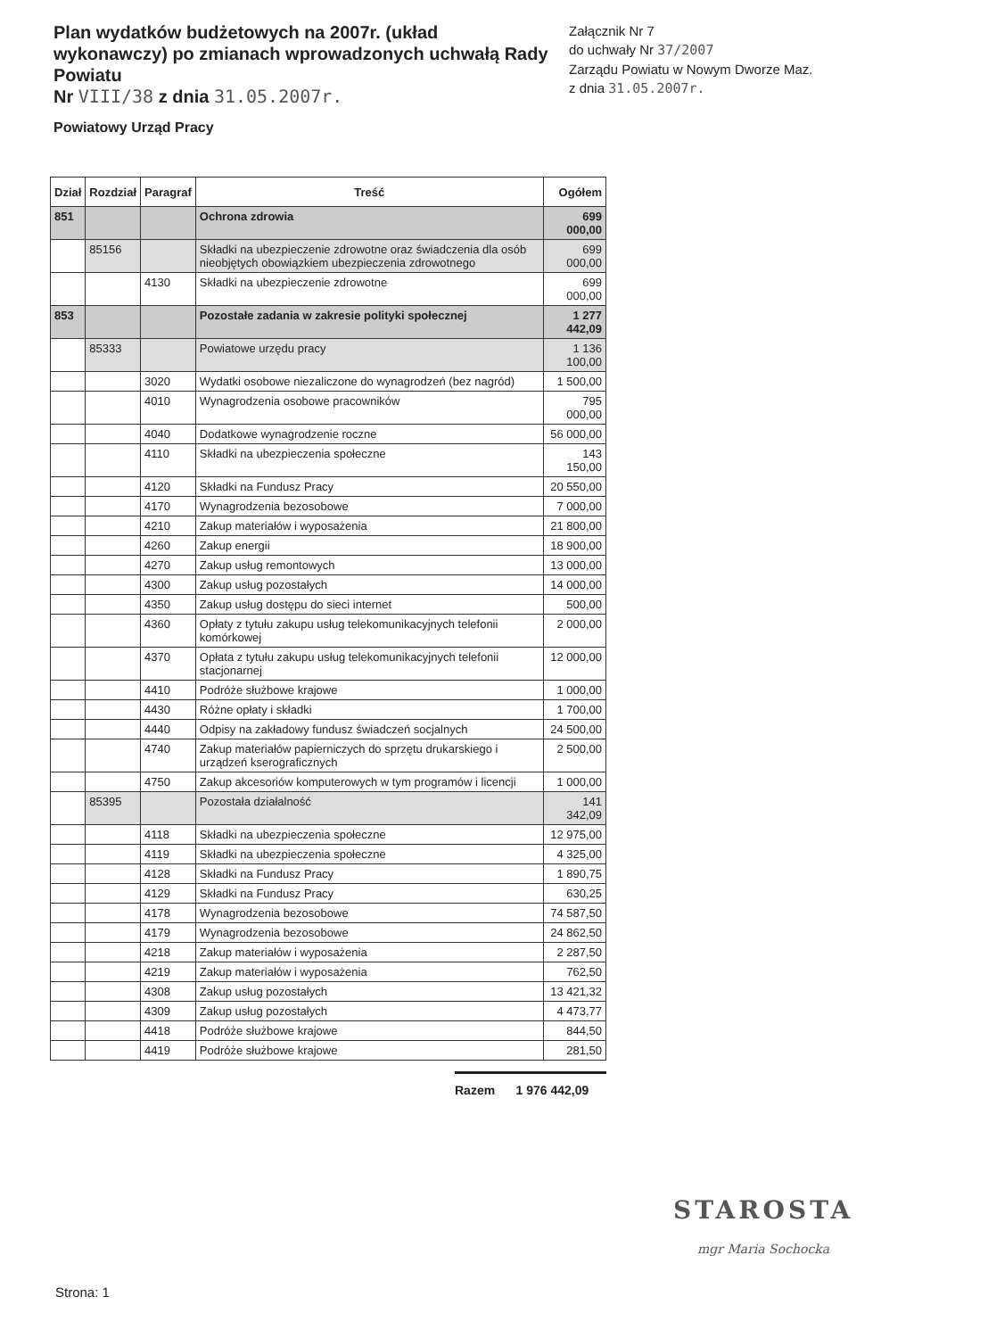Plan wydatków budżetowych na 2007r. (układ wykonawczy) po zmianach wprowadzonych uchwałą Rady Powiatu
Nr VIII/38 z dnia 31.05.2007r.
Załącznik Nr 7
do uchwały Nr 37/2007
Zarządu Powiatu w Nowym Dworze Maz.
z dnia 31.05.2007r.
Powiatowy Urząd Pracy
| Dział | Rozdział | Paragraf | Treść | Ogółem |
| --- | --- | --- | --- | --- |
| 851 | | | Ochrona zdrowia | 699 000,00 |
| | 85156 | | Składki na ubezpieczenie zdrowotne oraz świadczenia dla osób nieobjętych obowiązkiem ubezpieczenia zdrowotnego | 699 000,00 |
| | | 4130 | Składki na ubezpieczenie zdrowotne | 699 000,00 |
| 853 | | | Pozostałe zadania w zakresie polityki społecznej | 1 277 442,09 |
| | 85333 | | Powiatowe urzędu pracy | 1 136 100,00 |
| | | 3020 | Wydatki osobowe niezaliczone do wynagrodzeń (bez nagród) | 1 500,00 |
| | | 4010 | Wynagrodzenia osobowe pracowników | 795 000,00 |
| | | 4040 | Dodatkowe wynagrodzenie roczne | 56 000,00 |
| | | 4110 | Składki na ubezpieczenia społeczne | 143 150,00 |
| | | 4120 | Składki na Fundusz Pracy | 20 550,00 |
| | | 4170 | Wynagrodzenia bezosobowe | 7 000,00 |
| | | 4210 | Zakup materiałów i wyposażenia | 21 800,00 |
| | | 4260 | Zakup energii | 18 900,00 |
| | | 4270 | Zakup usług remontowych | 13 000,00 |
| | | 4300 | Zakup usług pozostałych | 14 000,00 |
| | | 4350 | Zakup usług dostępu do sieci internet | 500,00 |
| | | 4360 | Opłaty z tytułu zakupu usług telekomunikacyjnych telefonii komórkowej | 2 000,00 |
| | | 4370 | Opłata z tytułu zakupu usług telekomunikacyjnych telefonii stacjonarnej | 12 000,00 |
| | | 4410 | Podróże służbowe krajowe | 1 000,00 |
| | | 4430 | Różne opłaty i składki | 1 700,00 |
| | | 4440 | Odpisy na zakładowy fundusz świadczeń socjalnych | 24 500,00 |
| | | 4740 | Zakup materiałów papierniczych do sprzętu drukarskiego i urządzeń kserograficznych | 2 500,00 |
| | | 4750 | Zakup akcesoriów komputerowych w tym programów i licencji | 1 000,00 |
| | 85395 | | Pozostała działalność | 141 342,09 |
| | | 4118 | Składki na ubezpieczenia społeczne | 12 975,00 |
| | | 4119 | Składki na ubezpieczenia społeczne | 4 325,00 |
| | | 4128 | Składki na Fundusz Pracy | 1 890,75 |
| | | 4129 | Składki na Fundusz Pracy | 630,25 |
| | | 4178 | Wynagrodzenia bezosobowe | 74 587,50 |
| | | 4179 | Wynagrodzenia bezosobowe | 24 862,50 |
| | | 4218 | Zakup materiałów i wyposażenia | 2 287,50 |
| | | 4219 | Zakup materiałów i wyposażenia | 762,50 |
| | | 4308 | Zakup usług pozostałych | 13 421,32 |
| | | 4309 | Zakup usług pozostałych | 4 473,77 |
| | | 4418 | Podróże służbowe krajowe | 844,50 |
| | | 4419 | Podróże służbowe krajowe | 281,50 |
Razem 1 976 442,09
STAROSTA
mgr Maria Sochocka
Strona: 1